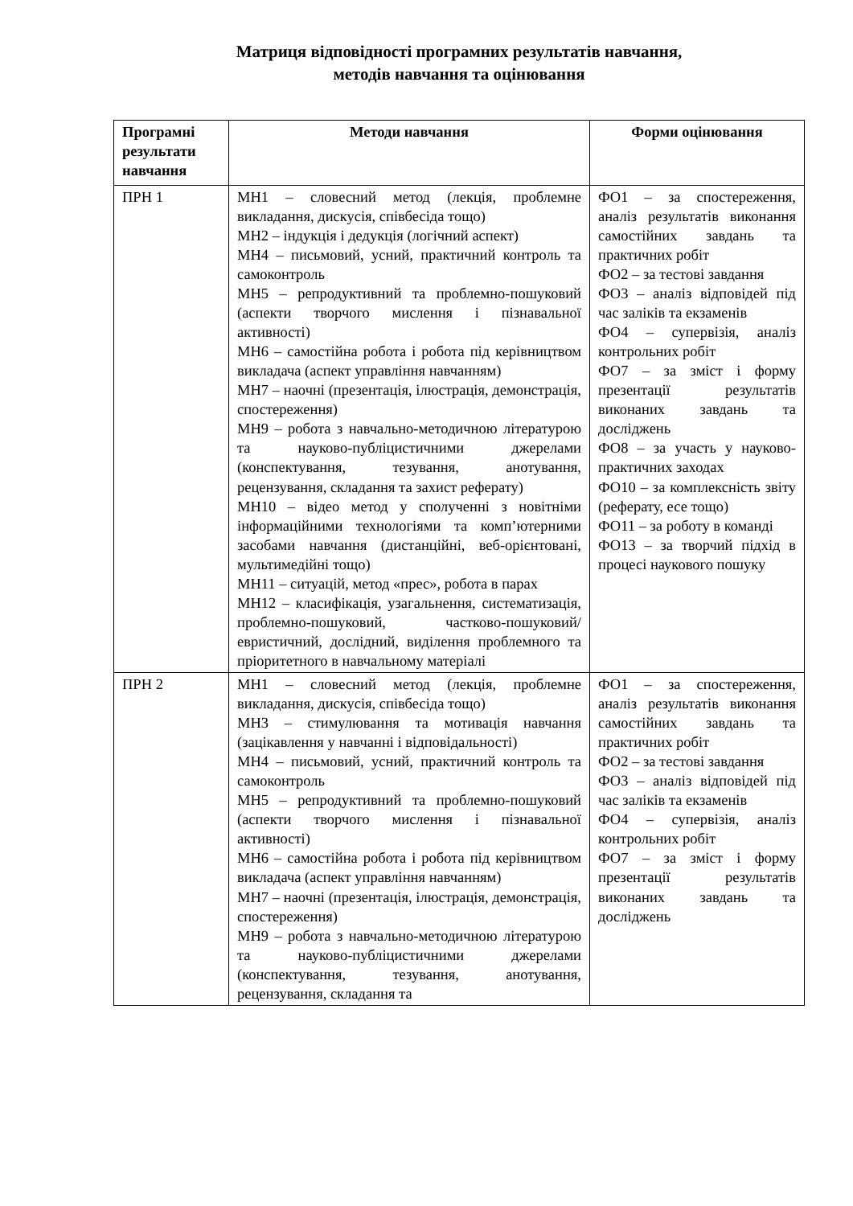Матриця відповідності програмних результатів навчання,
методів навчання та оцінювання
| Програмні результати навчання | Методи навчання | Форми оцінювання |
| --- | --- | --- |
| ПРН 1 | МН1 – словесний метод (лекція, проблемне викладання, дискусія, співбесіда тощо) МН2 – індукція і дедукція (логічний аспект) МН4 – письмовий, усний, практичний контроль та самоконтроль МН5 – репродуктивний та проблемно-пошуковий (аспекти творчого мислення і пізнавальної активності) МН6 – самостійна робота і робота під керівництвом викладача (аспект управління навчанням) МН7 – наочні (презентація, ілюстрація, демонстрація, спостереження) МН9 – робота з навчально-методичною літературою та науково-публіцистичними джерелами (конспектування, тезування, анотування, рецензування, складання та захист реферату) МН10 – відео метод у сполученні з новітніми інформаційними технологіями та комп’ютерними засобами навчання (дистанційні, веб-орієнтовані, мультимедійні тощо) МН11 – ситуацій, метод «прес», робота в парах МН12 – класифікація, узагальнення, систематизація, проблемно-пошуковий, частково-пошуковий/евристичний, дослідний, виділення проблемного та пріоритетного в навчальному матеріалі | ФО1 – за спостереження, аналіз результатів виконання самостійних завдань та практичних робіт ФО2 – за тестові завдання ФО3 – аналіз відповідей під час заліків та екзаменів ФО4 – супервізія, аналіз контрольних робіт ФО7 – за зміст і форму презентації результатів виконаних завдань та досліджень ФО8 – за участь у науково-практичних заходах ФО10 – за комплексність звіту (реферату, есе тощо) ФО11 – за роботу в команді ФО13 – за творчий підхід в процесі наукового пошуку |
| ПРН 2 | МН1 – словесний метод (лекція, проблемне викладання, дискусія, співбесіда тощо) МН3 – стимулювання та мотивація навчання (зацікавлення у навчанні і відповідальності) МН4 – письмовий, усний, практичний контроль та самоконтроль МН5 – репродуктивний та проблемно-пошуковий (аспекти творчого мислення і пізнавальної активності) МН6 – самостійна робота і робота під керівництвом викладача (аспект управління навчанням) МН7 – наочні (презентація, ілюстрація, демонстрація, спостереження) МН9 – робота з навчально-методичною літературою та науково-публіцистичними джерелами (конспектування, тезування, анотування, рецензування, складання та | ФО1 – за спостереження, аналіз результатів виконання самостійних завдань та практичних робіт ФО2 – за тестові завдання ФО3 – аналіз відповідей під час заліків та екзаменів ФО4 – супервізія, аналіз контрольних робіт ФО7 – за зміст і форму презентації результатів виконаних завдань та досліджень |